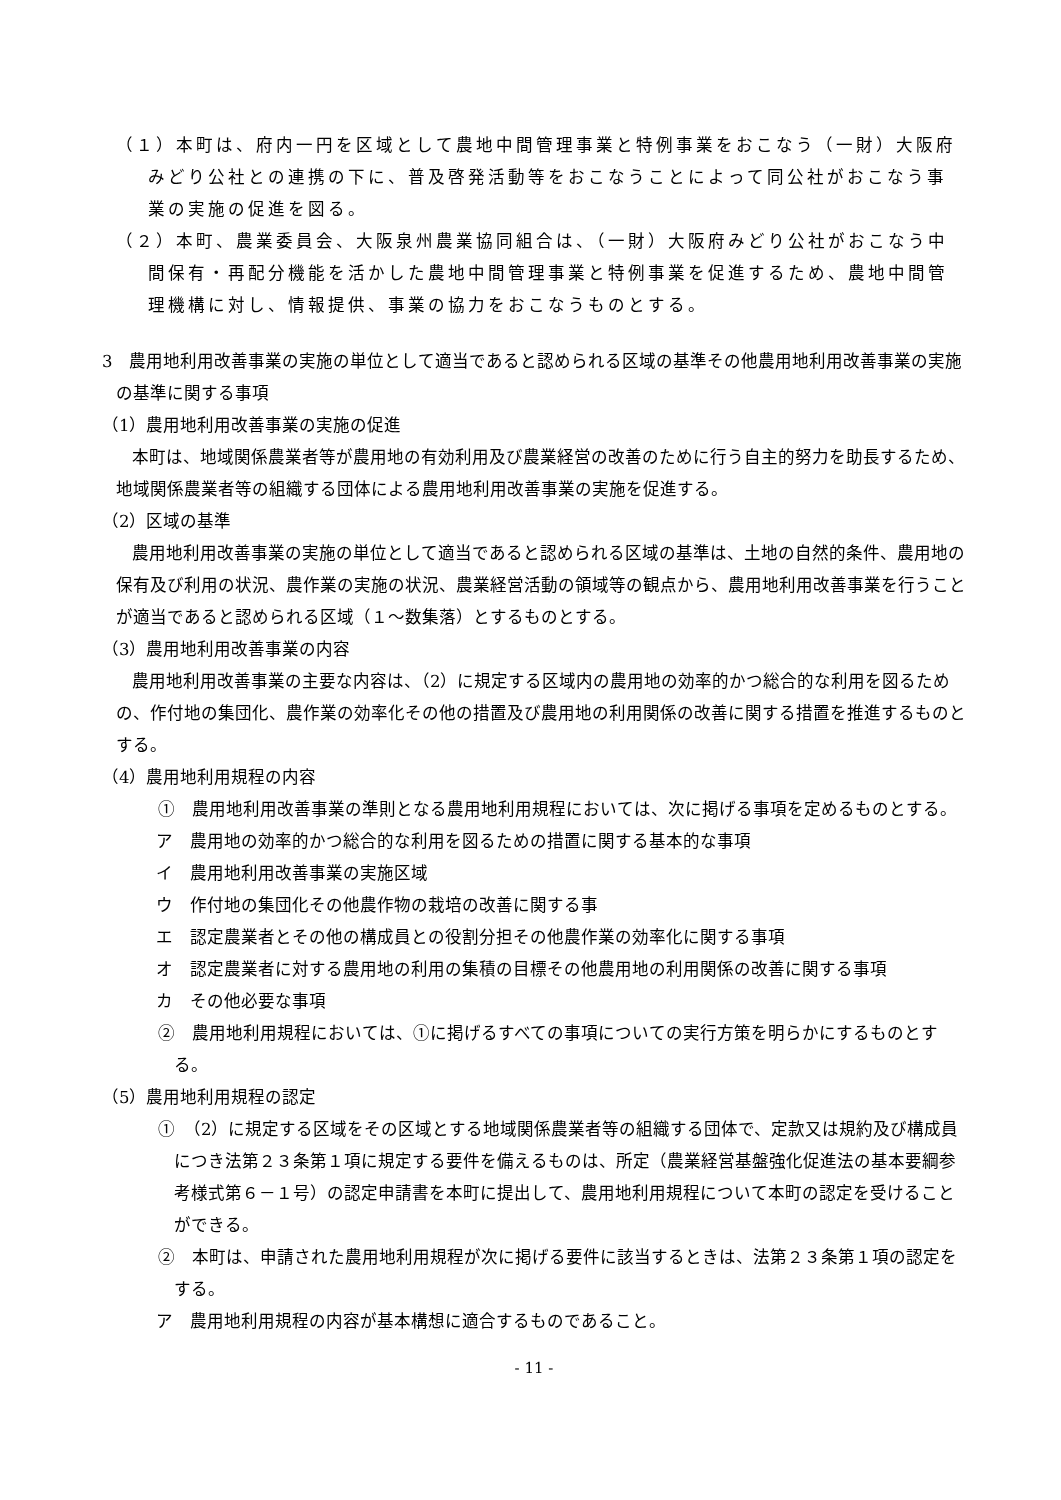（１）本町は、府内一円を区域として農地中間管理事業と特例事業をおこなう（一財）大阪府みどり公社との連携の下に、普及啓発活動等をおこなうことによって同公社がおこなう事業の実施の促進を図る。
（２）本町、農業委員会、大阪泉州農業協同組合は、（一財）大阪府みどり公社がおこなう中間保有・再配分機能を活かした農地中間管理事業と特例事業を促進するため、農地中間管理機構に対し、情報提供、事業の協力をおこなうものとする。
3　農用地利用改善事業の実施の単位として適当であると認められる区域の基準その他農用地利用改善事業の実施の基準に関する事項
（1）農用地利用改善事業の実施の促進
本町は、地域関係農業者等が農用地の有効利用及び農業経営の改善のために行う自主的努力を助長するため、地域関係農業者等の組織する団体による農用地利用改善事業の実施を促進する。
（2）区域の基準
農用地利用改善事業の実施の単位として適当であると認められる区域の基準は、土地の自然的条件、農用地の保有及び利用の状況、農作業の実施の状況、農業経営活動の領域等の観点から、農用地利用改善事業を行うことが適当であると認められる区域（１～数集落）とするものとする。
（3）農用地利用改善事業の内容
農用地利用改善事業の主要な内容は、（2）に規定する区域内の農用地の効率的かつ総合的な利用を図るための、作付地の集団化、農作業の効率化その他の措置及び農用地の利用関係の改善に関する措置を推進するものとする。
（4）農用地利用規程の内容
①　農用地利用改善事業の準則となる農用地利用規程においては、次に掲げる事項を定めるものとする。
ア　農用地の効率的かつ総合的な利用を図るための措置に関する基本的な事項
イ　農用地利用改善事業の実施区域
ウ　作付地の集団化その他農作物の栽培の改善に関する事
エ　認定農業者とその他の構成員との役割分担その他農作業の効率化に関する事項
オ　認定農業者に対する農用地の利用の集積の目標その他農用地の利用関係の改善に関する事項
カ　その他必要な事項
②　農用地利用規程においては、①に掲げるすべての事項についての実行方策を明らかにするものとする。
（5）農用地利用規程の認定
①　（2）に規定する区域をその区域とする地域関係農業者等の組織する団体で、定款又は規約及び構成員につき法第２３条第１項に規定する要件を備えるものは、所定（農業経営基盤強化促進法の基本要綱参考様式第６－１号）の認定申請書を本町に提出して、農用地利用規程について本町の認定を受けることができる。
②　本町は、申請された農用地利用規程が次に掲げる要件に該当するときは、法第２３条第１項の認定をする。
ア　農用地利用規程の内容が基本構想に適合するものであること。
- 11 -